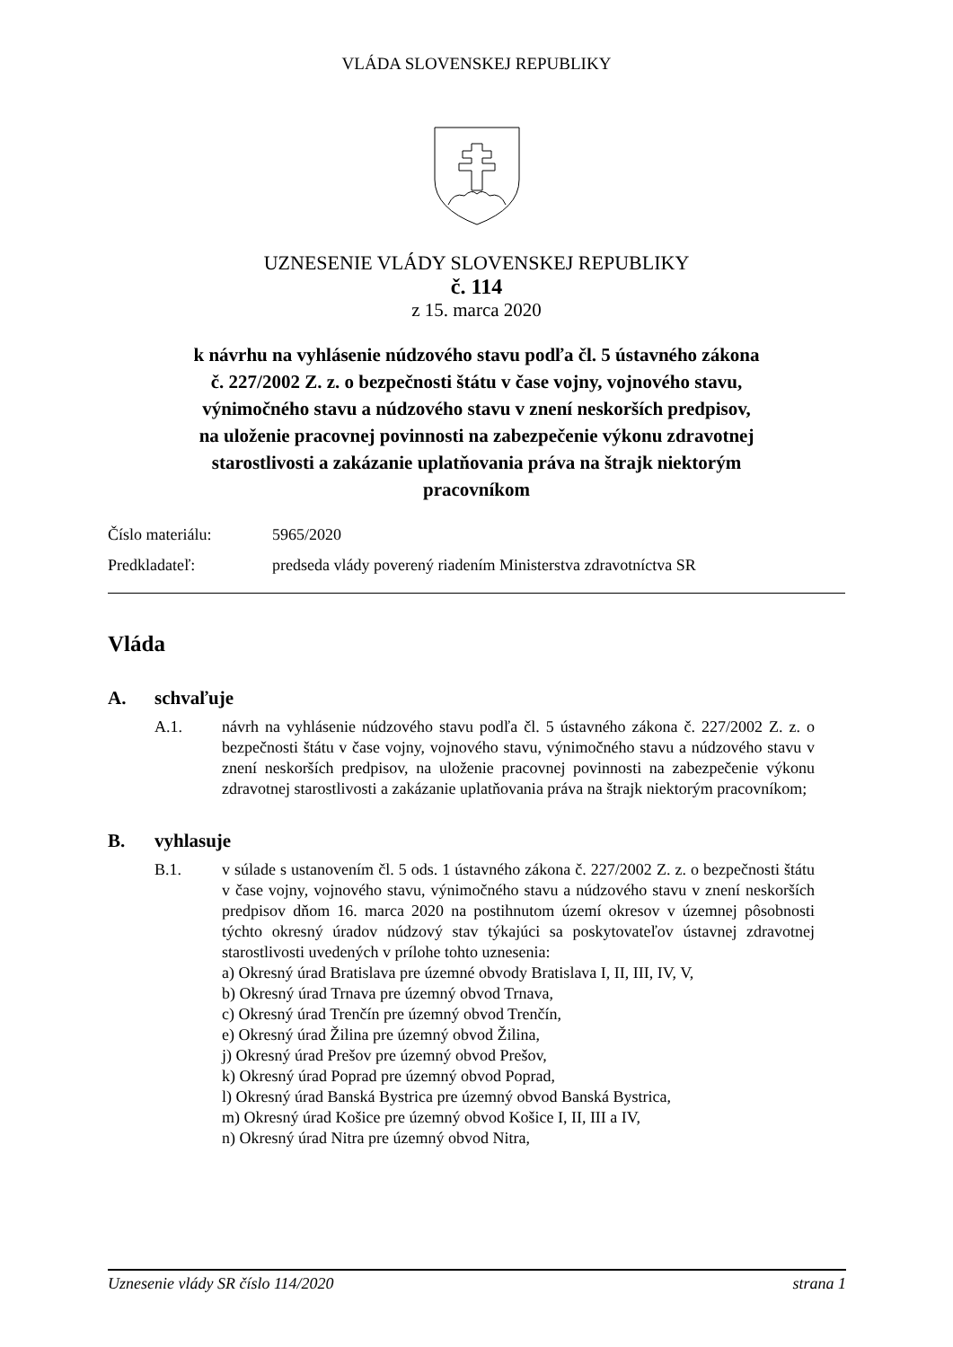VLÁDA SLOVENSKEJ REPUBLIKY
UZNESENIE VLÁDY SLOVENSKEJ REPUBLIKY
č. 114
z 15. marca 2020
k návrhu na vyhlásenie núdzového stavu podľa čl. 5 ústavného zákona
č. 227/2002 Z. z. o bezpečnosti štátu v čase vojny, vojnového stavu,
výnimočného stavu a núdzového stavu v znení neskorších predpisov,
na uloženie pracovnej povinnosti na zabezpečenie výkonu zdravotnej
starostlivosti a zakázanie uplatňovania práva na štrajk niektorým
pracovníkom
Číslo materiálu: 5965/2020
Predkladateľ: predseda vlády poverený riadením Ministerstva zdravotníctva SR
Vláda
A. schvaľuje
A.1. návrh na vyhlásenie núdzového stavu podľa čl. 5 ústavného zákona č. 227/2002 Z. z. o bezpečnosti štátu v čase vojny, vojnového stavu, výnimočného stavu a núdzového stavu v znení neskorších predpisov, na uloženie pracovnej povinnosti na zabezpečenie výkonu zdravotnej starostlivosti a zakázanie uplatňovania práva na štrajk niektorým pracovníkom;
B. vyhlasuje
B.1. v súlade s ustanovením čl. 5 ods. 1 ústavného zákona č. 227/2002 Z. z. o bezpečnosti štátu v čase vojny, vojnového stavu, výnimočného stavu a núdzového stavu v znení neskorších predpisov dňom 16. marca 2020 na postihnutom území okresov v územnej pôsobnosti týchto okresný úradov núdzový stav týkajúci sa poskytovateľov ústavnej zdravotnej starostlivosti uvedených v prílohe tohto uznesenia:
a) Okresný úrad Bratislava pre územné obvody Bratislava I, II, III, IV, V,
b) Okresný úrad Trnava pre územný obvod Trnava,
c) Okresný úrad Trenčín pre územný obvod Trenčín,
e) Okresný úrad Žilina pre územný obvod Žilina,
j) Okresný úrad Prešov pre územný obvod Prešov,
k) Okresný úrad Poprad pre územný obvod Poprad,
l) Okresný úrad Banská Bystrica pre územný obvod Banská Bystrica,
m) Okresný úrad Košice pre územný obvod Košice I, II, III a IV,
n) Okresný úrad Nitra pre územný obvod Nitra,
Uznesenie vlády SR číslo 114/2020 strana 1